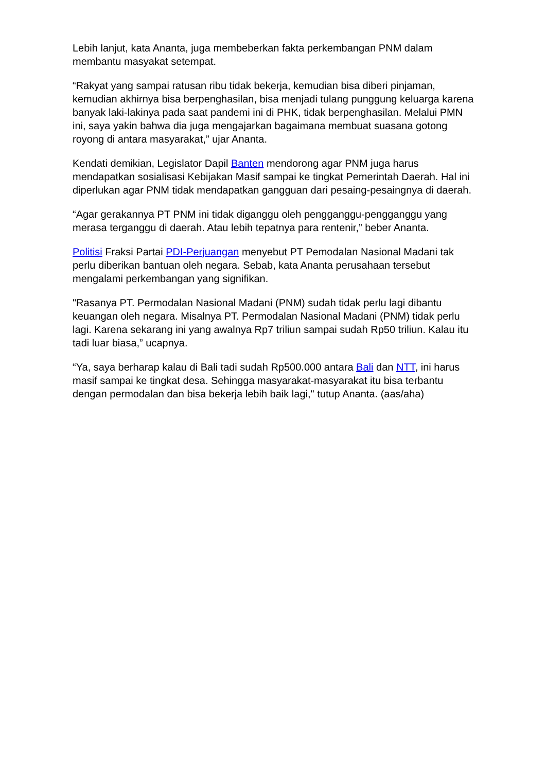Lebih lanjut, kata Ananta, juga membeberkan fakta perkembangan PNM dalam membantu masyakat setempat.
“Rakyat yang sampai ratusan ribu tidak bekerja, kemudian bisa diberi pinjaman, kemudian akhirnya bisa berpenghasilan, bisa menjadi tulang punggung keluarga karena banyak laki-lakinya pada saat pandemi ini di PHK, tidak berpenghasilan. Melalui PMN ini, saya yakin bahwa dia juga mengajarkan bagaimana membuat suasana gotong royong di antara masyarakat,” ujar Ananta.
Kendati demikian, Legislator Dapil Banten mendorong agar PNM juga harus mendapatkan sosialisasi Kebijakan Masif sampai ke tingkat Pemerintah Daerah. Hal ini diperlukan agar PNM tidak mendapatkan gangguan dari pesaing-pesaingnya di daerah.
“Agar gerakannya PT PNM ini tidak diganggu oleh pengganggu-pengganggu yang merasa terganggu di daerah. Atau lebih tepatnya para rentenir,” beber Ananta.
Politisi Fraksi Partai PDI-Perjuangan menyebut PT Pemodalan Nasional Madani tak perlu diberikan bantuan oleh negara. Sebab, kata Ananta perusahaan tersebut mengalami perkembangan yang signifikan.
"Rasanya PT. Permodalan Nasional Madani (PNM) sudah tidak perlu lagi dibantu keuangan oleh negara. Misalnya PT. Permodalan Nasional Madani (PNM) tidak perlu lagi. Karena sekarang ini yang awalnya Rp7 triliun sampai sudah Rp50 triliun. Kalau itu tadi luar biasa,” ucapnya.
“Ya, saya berharap kalau di Bali tadi sudah Rp500.000 antara Bali dan NTT, ini harus masif sampai ke tingkat desa. Sehingga masyarakat-masyarakat itu bisa terbantu dengan permodalan dan bisa bekerja lebih baik lagi," tutup Ananta. (aas/aha)